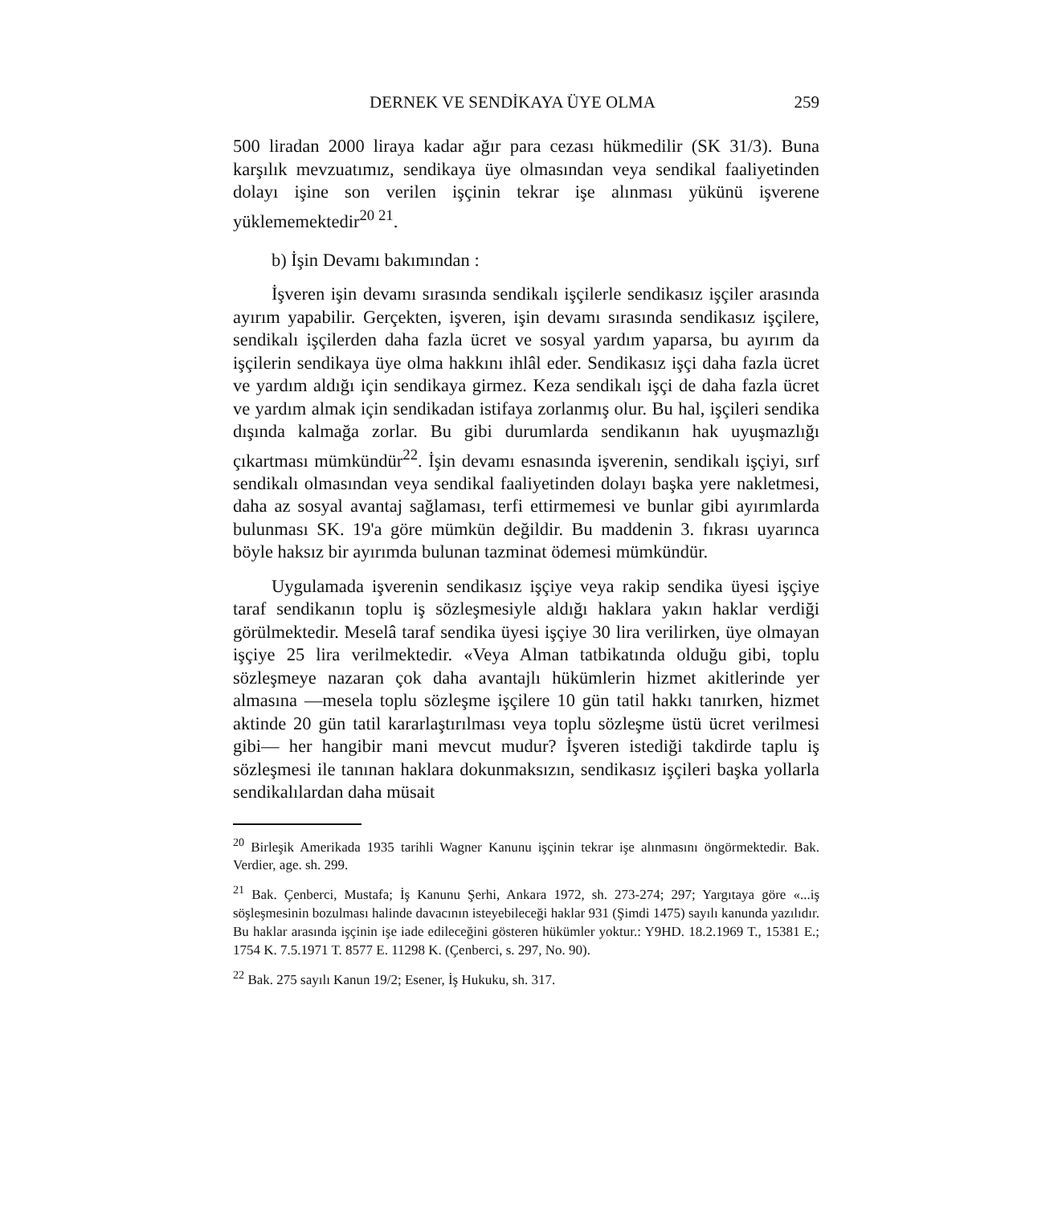DERNEK VE SENDİKAYA ÜYE OLMA 259
500 liradan 2000 liraya kadar ağır para cezası hükmedilir (SK 31/3). Buna karşılık mevzuatımız, sendikaya üye olmasından veya sendikal faaliyetinden dolayı işine son verilen işçinin tekrar işe alınması yükünü işverene yüklememektedir<sup>20 21</sup>.
b) İşin Devamı bakımından :
İşveren işin devamı sırasında sendikalı işçilerle sendikasız işçiler arasında ayırım yapabilir. Gerçekten, işveren, işin devamı sırasında sendikasız işçilere, sendikalı işçilerden daha fazla ücret ve sosyal yardım yaparsa, bu ayırım da işçilerin sendikaya üye olma hakkını ihlâl eder. Sendikasız işçi daha fazla ücret ve yardım aldığı için sendikaya girmez. Keza sendikalı işçi de daha fazla ücret ve yardım almak için sendikadan istifaya zorlanmış olur. Bu hal, işçileri sendika dışında kalmağa zorlar. Bu gibi durumlarda sendikanın hak uyuşmazlığı çıkartması mümkündür<sup>22</sup>. İşin devamı esnasında işverenin, sendikalı işçiyi, sırf sendikalı olmasından veya sendikal faaliyetinden dolayı başka yere nakletmesi, daha az sosyal avantaj sağlaması, terfi ettirmemesi ve bunlar gibi ayırımlarda bulunması SK. 19'a göre mümkün değildir. Bu maddenin 3. fıkrası uyarınca böyle haksız bir ayırımda bulunan tazminat ödemesi mümkündür.
Uygulamada işverenin sendikasız işçiye veya rakip sendika üyesi işçiye taraf sendikanın toplu iş sözleşmesiyle aldığı haklara yakın haklar verdiği görülmektedir. Meselâ taraf sendika üyesi işçiye 30 lira verilirken, üye olmayan işçiye 25 lira verilmektedir. «Veya Alman tatbikatında olduğu gibi, toplu sözleşmeye nazaran çok daha avantajlı hükümlerin hizmet akitlerinde yer almasına —mesela toplu sözleşme işçilere 10 gün tatil hakkı tanırken, hizmet aktinde 20 gün tatil kararlaştırılması veya toplu sözleşme üstü ücret verilmesi gibi— her hangibir mani mevcut mudur? İşveren istediği takdirde taplu iş sözleşmesi ile tanınan haklara dokunmaksızın, sendikasız işçileri başka yollarla sendikalılardan daha müsait
<sup>20</sup> Birleşik Amerikada 1935 tarihli Wagner Kanunu işçinin tekrar işe alınmasını öngörmektedir. Bak. Verdier, age. sh. 299.
<sup>21</sup> Bak. Çenberci, Mustafa; İş Kanunu Şerhi, Ankara 1972, sh. 273-274; 297; Yargıtaya göre «...iş söşleşmesinin bozulması halinde davacının isteyebileceği haklar 931 (Şimdi 1475) sayılı kanunda yazılıdır. Bu haklar arasında işçinin işe iade edileceğini gösteren hükümler yoktur.: Y9HD. 18.2.1969 T., 15381 E.; 1754 K. 7.5.1971 T. 8577 E. 11298 K. (Çenberci, s. 297, No. 90).
<sup>22</sup> Bak. 275 sayılı Kanun 19/2; Esener, İş Hukuku, sh. 317.